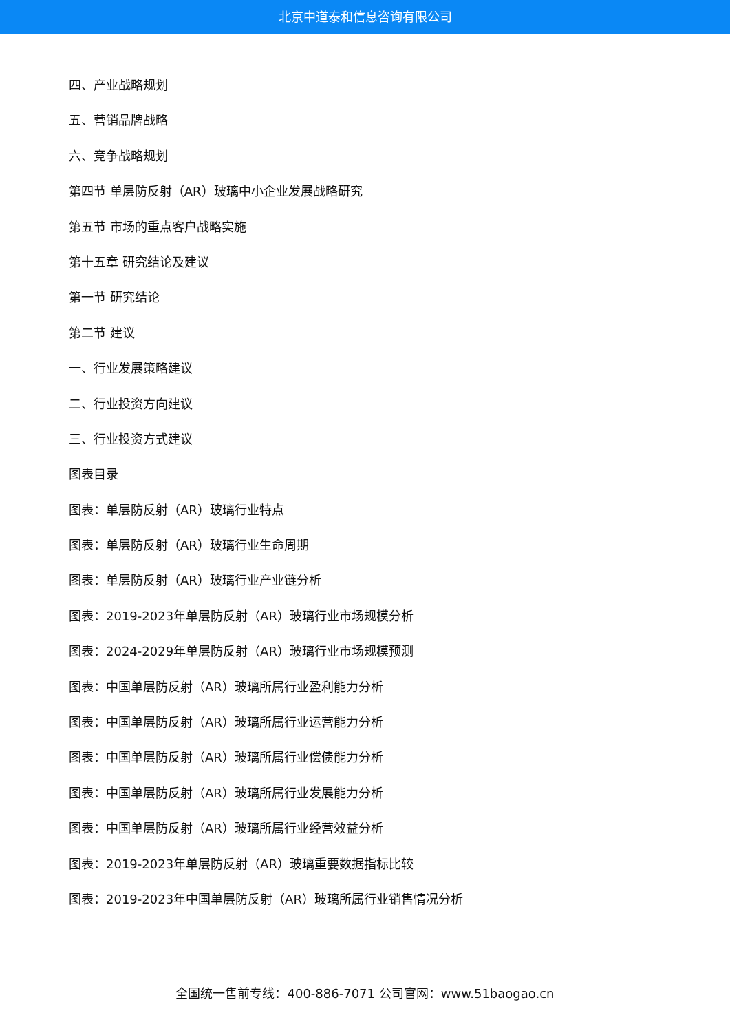北京中道泰和信息咨询有限公司
四、产业战略规划
五、营销品牌战略
六、竞争战略规划
第四节 单层防反射（AR）玻璃中小企业发展战略研究
第五节 市场的重点客户战略实施
第十五章 研究结论及建议
第一节 研究结论
第二节 建议
一、行业发展策略建议
二、行业投资方向建议
三、行业投资方式建议
图表目录
图表：单层防反射（AR）玻璃行业特点
图表：单层防反射（AR）玻璃行业生命周期
图表：单层防反射（AR）玻璃行业产业链分析
图表：2019-2023年单层防反射（AR）玻璃行业市场规模分析
图表：2024-2029年单层防反射（AR）玻璃行业市场规模预测
图表：中国单层防反射（AR）玻璃所属行业盈利能力分析
图表：中国单层防反射（AR）玻璃所属行业运营能力分析
图表：中国单层防反射（AR）玻璃所属行业偿债能力分析
图表：中国单层防反射（AR）玻璃所属行业发展能力分析
图表：中国单层防反射（AR）玻璃所属行业经营效益分析
图表：2019-2023年单层防反射（AR）玻璃重要数据指标比较
图表：2019-2023年中国单层防反射（AR）玻璃所属行业销售情况分析
全国统一售前专线：400-886-7071 公司官网：www.51baogao.cn